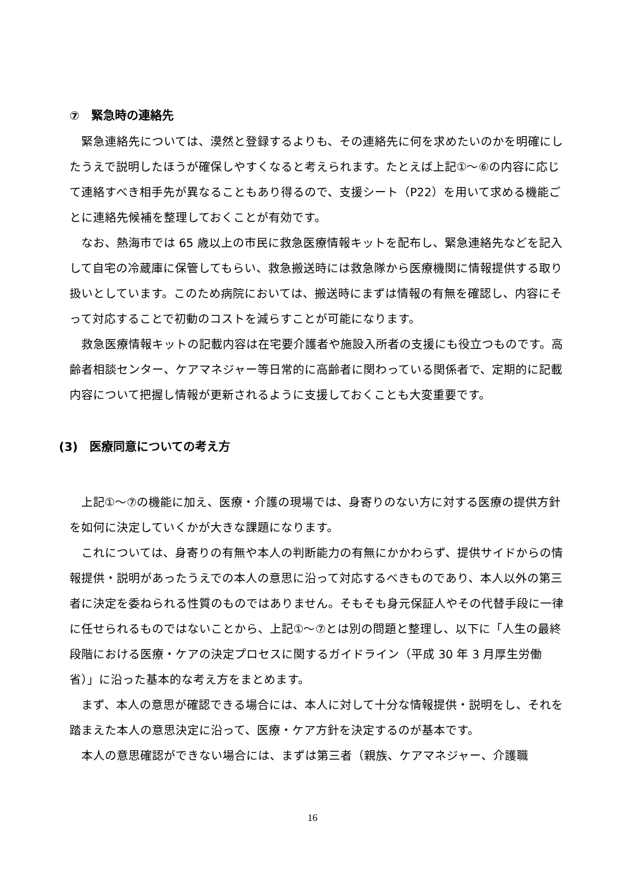⑦　緊急時の連絡先
緊急連絡先については、漠然と登録するよりも、その連絡先に何を求めたいのかを明確にしたうえで説明したほうが確保しやすくなると考えられます。たとえば上記①～⑥の内容に応じて連絡すべき相手先が異なることもあり得るので、支援シート（P22）を用いて求める機能ごとに連絡先候補を整理しておくことが有効です。
なお、熱海市では 65 歳以上の市民に救急医療情報キットを配布し、緊急連絡先などを記入して自宅の冷蔵庫に保管してもらい、救急搬送時には救急隊から医療機関に情報提供する取り扱いとしています。このため病院においては、搬送時にまずは情報の有無を確認し、内容にそって対応することで初動のコストを減らすことが可能になります。
救急医療情報キットの記載内容は在宅要介護者や施設入所者の支援にも役立つものです。高齢者相談センター、ケアマネジャー等日常的に高齢者に関わっている関係者で、定期的に記載内容について把握し情報が更新されるように支援しておくことも大変重要です。
(3)　医療同意についての考え方
上記①～⑦の機能に加え、医療・介護の現場では、身寄りのない方に対する医療の提供方針を如何に決定していくかが大きな課題になります。
これについては、身寄りの有無や本人の判断能力の有無にかかわらず、提供サイドからの情報提供・説明があったうえでの本人の意思に沿って対応するべきものであり、本人以外の第三者に決定を委ねられる性質のものではありません。そもそも身元保証人やその代替手段に一律に任せられるものではないことから、上記①～⑦とは別の問題と整理し、以下に「人生の最終段階における医療・ケアの決定プロセスに関するガイドライン（平成 30 年 3 月厚生労働省）」に沿った基本的な考え方をまとめます。
まず、本人の意思が確認できる場合には、本人に対して十分な情報提供・説明をし、それを踏まえた本人の意思決定に沿って、医療・ケア方針を決定するのが基本です。
本人の意思確認ができない場合には、まずは第三者（親族、ケアマネジャー、介護職
16